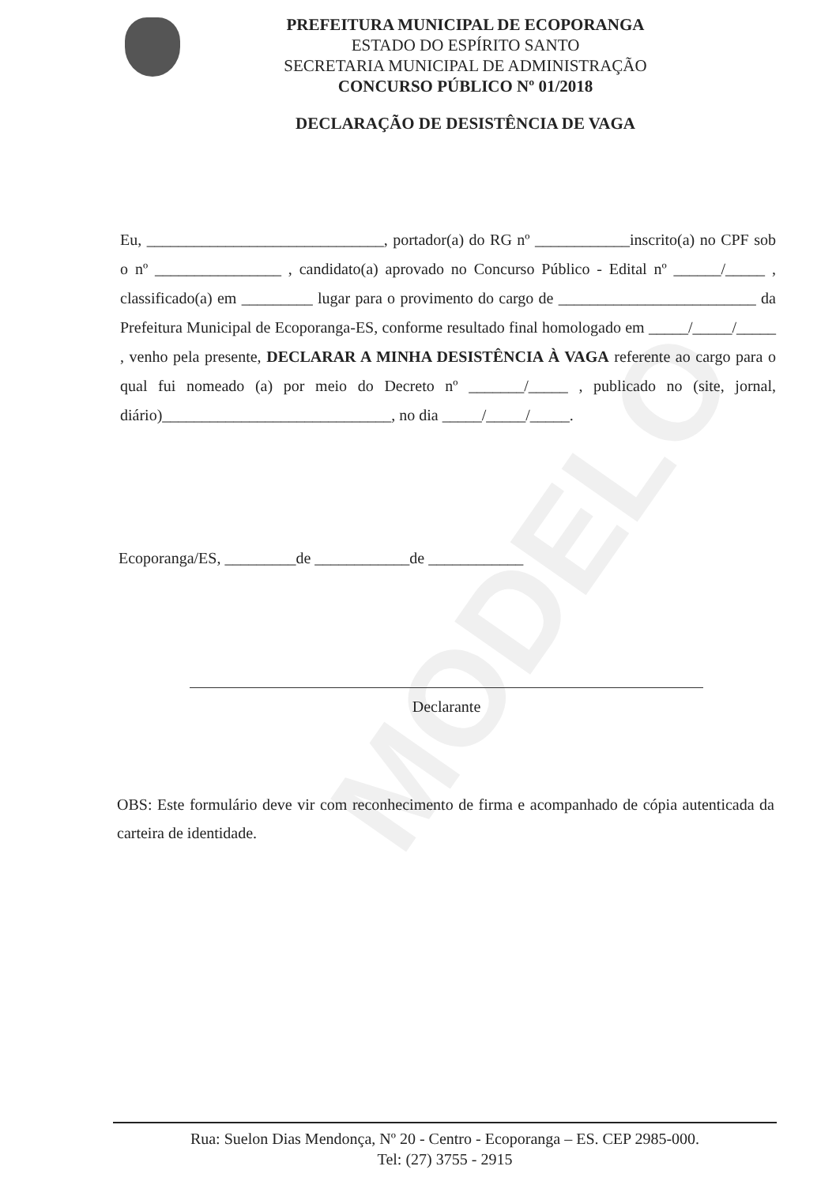MODELO
PREFEITURA MUNICIPAL DE ECOPORANGA
ESTADO DO ESPÍRITO SANTO
SECRETARIA MUNICIPAL DE ADMINISTRAÇÃO
CONCURSO PÚBLICO Nº 01/2018
DECLARAÇÃO DE DESISTÊNCIA DE VAGA
Eu, ______________________________, portador(a) do RG nº ____________inscrito(a) no CPF sob o nº ________________ , candidato(a) aprovado no Concurso Público - Edital nº ______/_____ , classificado(a) em _________ lugar para o provimento do cargo de _________________________ da Prefeitura Municipal de Ecoporanga-ES, conforme resultado final homologado em _____/_____/_____ , venho pela presente, DECLARAR A MINHA DESISTÊNCIA À VAGA referente ao cargo para o qual fui nomeado (a) por meio do Decreto nº _______/_____ , publicado no (site, jornal, diário)_____________________________, no dia _____/_____/_____.
Ecoporanga/ES, _________de ____________de ____________
Declarante
OBS: Este formulário deve vir com reconhecimento de firma e acompanhado de cópia autenticada da carteira de identidade.
Rua: Suelon Dias Mendonça, Nº 20 - Centro - Ecoporanga – ES. CEP 2985-000.
Tel: (27) 3755 - 2915